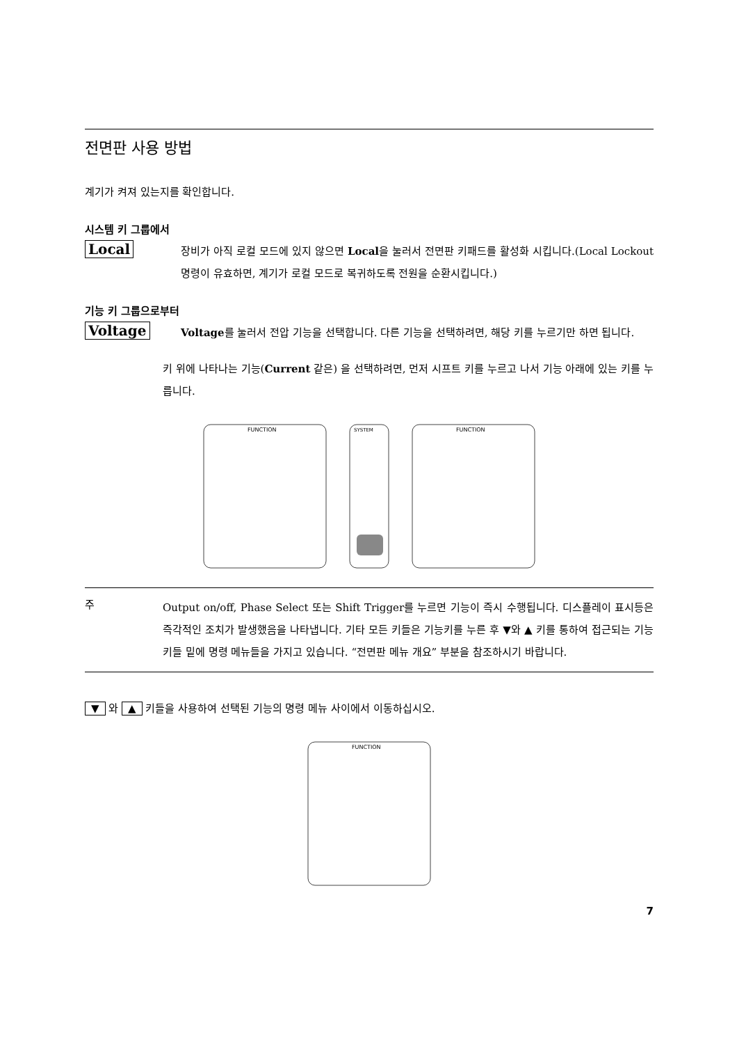전면판 사용 방법
계기가 켜져 있는지를 확인합니다.
시스템 키 그룹에서
Local
장비가 아직 로컬 모드에 있지 않으면 Local을 눌러서 전면판 키패드를 활성화 시킵니다.(Local Lockout 명령이 유효하면, 계기가 로컬 모드로 복귀하도록 전원을 순환시킵니다.)
기능 키 그룹으로부터
Voltage
Voltage를 눌러서 전압 기능을 선택합니다. 다른 기능을 선택하려면, 해당 키를 누르기만 하면 됩니다.
키 위에 나타나는 기능(Current 같은) 을 선택하려면, 먼저 시프트 키를 누르고 나서 기능 아래에 있는 키를 누릅니다.
FUNCTION
SYSTEM
FUNCTION
주
Output on/off, Phase Select 또는 Shift Trigger를 누르면 기능이 즉시 수행됩니다. 디스플레이 표시등은 즉각적인 조치가 발생했음을 나타냅니다. 기타 모든 키들은 기능키를 누른 후 ▼와 ▲ 키를 통하여 접근되는 기능 키들 밑에 명령 메뉴들을 가지고 있습니다. “전면판 메뉴 개요” 부분을 참조하시기 바랍니다.
▼ 와 ▲ 키들을 사용하여 선택된 기능의 명령 메뉴 사이에서 이동하십시오.
FUNCTION
7